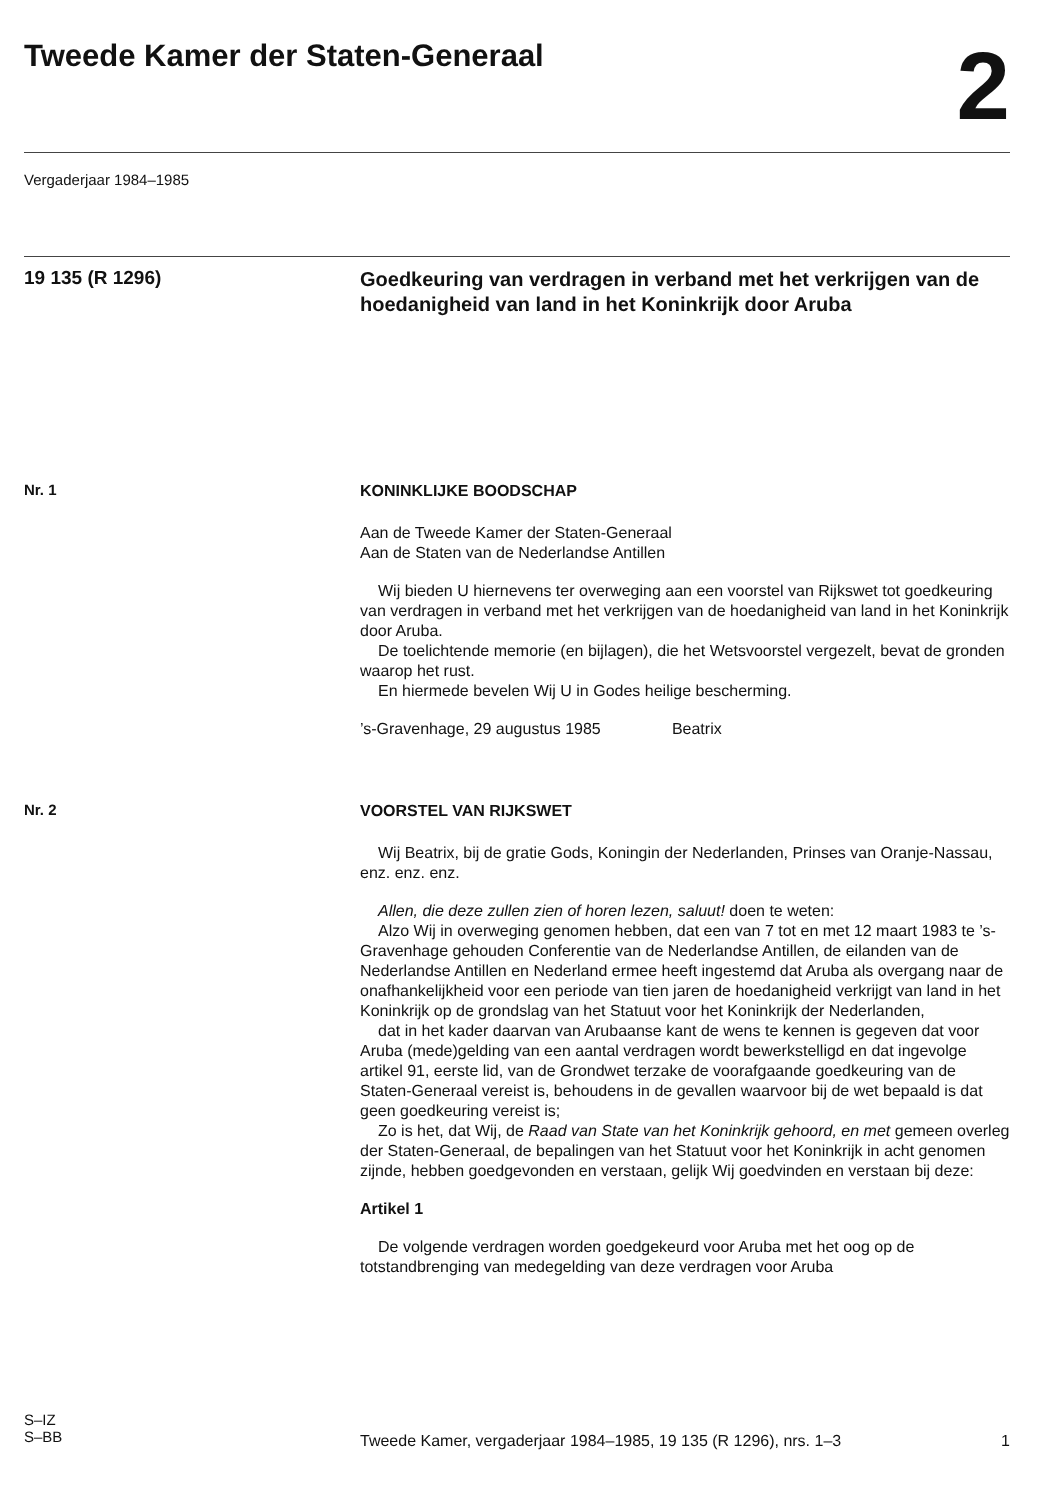Tweede Kamer der Staten-Generaal
2
Vergaderjaar 1984–1985
19 135 (R 1296)
Goedkeuring van verdragen in verband met het verkrijgen van de hoedanigheid van land in het Koninkrijk door Aruba
Nr. 1
KONINKLIJKE BOODSCHAP
Aan de Tweede Kamer der Staten-Generaal
Aan de Staten van de Nederlandse Antillen
Wij bieden U hiernevens ter overweging aan een voorstel van Rijkswet tot goedkeuring van verdragen in verband met het verkrijgen van de hoedanigheid van land in het Koninkrijk door Aruba.
De toelichtende memorie (en bijlagen), die het Wetsvoorstel vergezelt, bevat de gronden waarop het rust.
En hiermede bevelen Wij U in Godes heilige bescherming.
’s-Gravenhage, 29 augustus 1985 Beatrix
Nr. 2
VOORSTEL VAN RIJKSWET
Wij Beatrix, bij de gratie Gods, Koningin der Nederlanden, Prinses van Oranje-Nassau, enz. enz. enz.
Allen, die deze zullen zien of horen lezen, saluut! doen te weten:
Alzo Wij in overweging genomen hebben, dat een van 7 tot en met 12 maart 1983 te ’s-Gravenhage gehouden Conferentie van de Nederlandse Antillen, de eilanden van de Nederlandse Antillen en Nederland ermee heeft ingestemd dat Aruba als overgang naar de onafhankelijkheid voor een periode van tien jaren de hoedanigheid verkrijgt van land in het Koninkrijk op de grondslag van het Statuut voor het Koninkrijk der Nederlanden,
dat in het kader daarvan van Arubaanse kant de wens te kennen is gegeven dat voor Aruba (mede)gelding van een aantal verdragen wordt bewerkstelligd en dat ingevolge artikel 91, eerste lid, van de Grondwet terzake de voorafgaande goedkeuring van de Staten-Generaal vereist is, behoudens in de gevallen waarvoor bij de wet bepaald is dat geen goedkeuring vereist is;
Zo is het, dat Wij, de Raad van State van het Koninkrijk gehoord, en met gemeen overleg der Staten-Generaal, de bepalingen van het Statuut voor het Koninkrijk in acht genomen zijnde, hebben goedgevonden en verstaan, gelijk Wij goedvinden en verstaan bij deze:
Artikel 1
De volgende verdragen worden goedgekeurd voor Aruba met het oog op de totstandbrenging van medegelding van deze verdragen voor Aruba
S–IZ
S–BB
Tweede Kamer, vergaderjaar 1984–1985, 19 135 (R 1296), nrs. 1–3 1